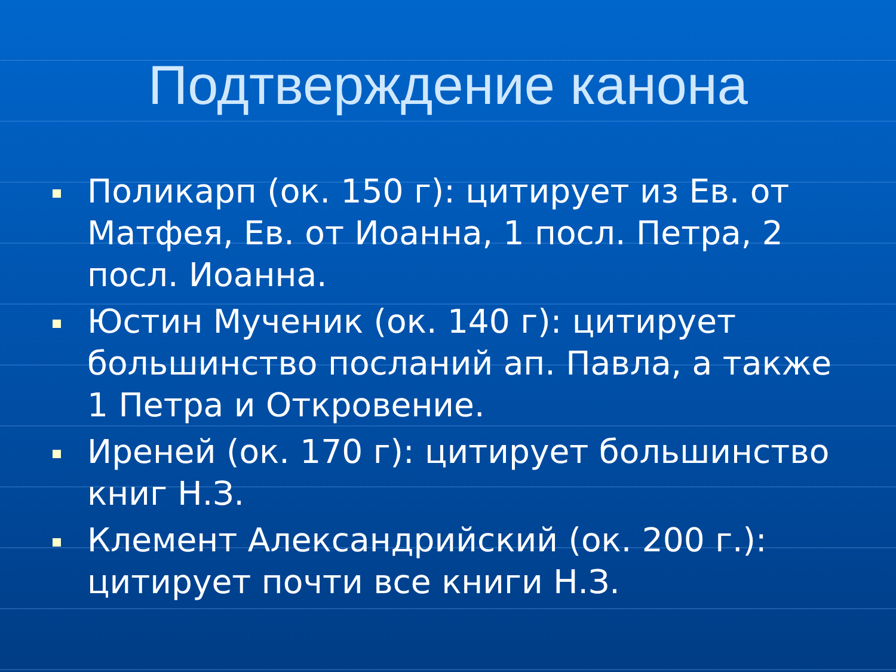Подтверждение канона
Поликарп (ок. 150 г): цитирует из Ев. от Матфея, Ев. от Иоанна, 1 посл. Петра, 2 посл. Иоанна.
Юстин Мученик (ок. 140 г): цитирует большинство посланий ап. Павла, а также 1 Петра и Откровение.
Иреней (ок. 170 г): цитирует большинство книг Н.З.
Клемент Александрийский (ок. 200 г.): цитирует почти все книги Н.З.